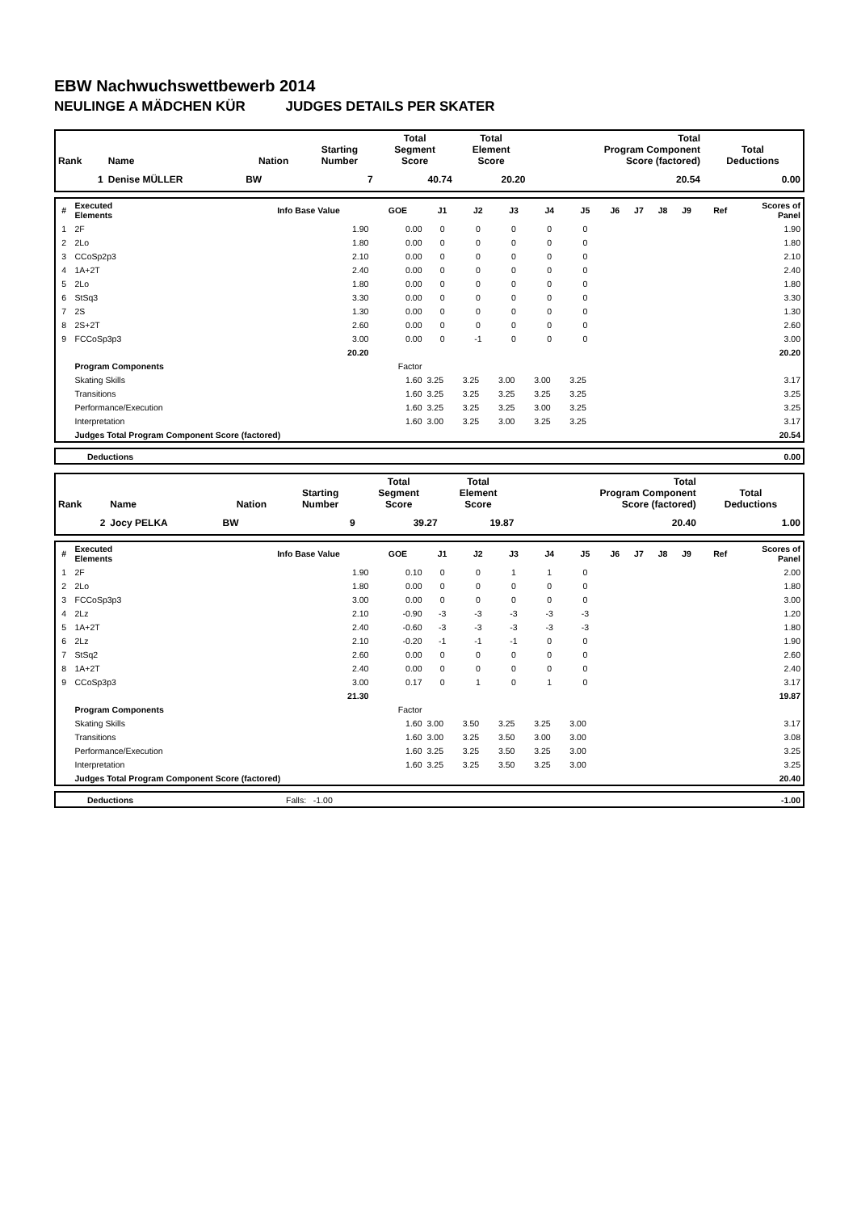EBW Nachwuchswettbewerb 2014
NEULINGE A MÄDCHEN KÜR JUDGES DETAILS PER SKATER
| Rank | Name | Nation | Starting Number | Total Segment Score | Total Element Score | Total Program Component Score (factored) | Total Deductions |
| --- | --- | --- | --- | --- | --- | --- | --- |
| 1 | Denise MÜLLER | BW | 7 | 40.74 | 20.20 | 20.54 | 0.00 |
| # | Executed Elements | Info Base Value | GOE | J1 | J2 | J3 | J4 | J5 | J6 | J7 | J8 | J9 | Ref | Scores of Panel |
| --- | --- | --- | --- | --- | --- | --- | --- | --- | --- | --- | --- | --- | --- | --- |
| 1 | 2F | 1.90 | 0.00 | 0 | 0 | 0 | 0 | 0 | | | | | | 1.90 |
| 2 | 2Lo | 1.80 | 0.00 | 0 | 0 | 0 | 0 | 0 | | | | | | 1.80 |
| 3 | CCoSp2p3 | 2.10 | 0.00 | 0 | 0 | 0 | 0 | 0 | | | | | | 2.10 |
| 4 | 1A+2T | 2.40 | 0.00 | 0 | 0 | 0 | 0 | 0 | | | | | | 2.40 |
| 5 | 2Lo | 1.80 | 0.00 | 0 | 0 | 0 | 0 | 0 | | | | | | 1.80 |
| 6 | StSq3 | 3.30 | 0.00 | 0 | 0 | 0 | 0 | 0 | | | | | | 3.30 |
| 7 | 2S | 1.30 | 0.00 | 0 | 0 | 0 | 0 | 0 | | | | | | 1.30 |
| 8 | 2S+2T | 2.60 | 0.00 | 0 | 0 | 0 | 0 | 0 | | | | | | 2.60 |
| 9 | FCCoSp3p3 | 3.00 | 0.00 | 0 | -1 | 0 | 0 | 0 | | | | | | 3.00 |
| | | 20.20 | | | | | | | | | | | | 20.20 |
| | Program Components | | Factor | | | | | | | | | | | |
| | Skating Skills | | 1.60 | 3.25 | 3.25 | 3.00 | 3.00 | 3.25 | | | | | | 3.17 |
| | Transitions | | 1.60 | 3.25 | 3.25 | 3.25 | 3.25 | 3.25 | | | | | | 3.25 |
| | Performance/Execution | | 1.60 | 3.25 | 3.25 | 3.25 | 3.00 | 3.25 | | | | | | 3.25 |
| | Interpretation | | 1.60 | 3.00 | 3.25 | 3.00 | 3.25 | 3.25 | | | | | | 3.17 |
| | Judges Total Program Component Score (factored) | | | | | | | | | | | | | 20.54 |
| | Deductions | 0.00 |
| Rank | Name | Nation | Starting Number | Total Segment Score | Total Element Score | Total Program Component Score (factored) | Total Deductions |
| --- | --- | --- | --- | --- | --- | --- | --- |
| 2 | Jocy PELKA | BW | 9 | 39.27 | 19.87 | 20.40 | 1.00 |
| # | Executed Elements | Info Base Value | GOE | J1 | J2 | J3 | J4 | J5 | J6 | J7 | J8 | J9 | Ref | Scores of Panel |
| --- | --- | --- | --- | --- | --- | --- | --- | --- | --- | --- | --- | --- | --- | --- |
| 1 | 2F | 1.90 | 0.10 | 0 | 0 | 1 | 1 | 0 | | | | | | 2.00 |
| 2 | 2Lo | 1.80 | 0.00 | 0 | 0 | 0 | 0 | 0 | | | | | | 1.80 |
| 3 | FCCoSp3p3 | 3.00 | 0.00 | 0 | 0 | 0 | 0 | 0 | | | | | | 3.00 |
| 4 | 2Lz | 2.10 | -0.90 | -3 | -3 | -3 | -3 | -3 | | | | | | 1.20 |
| 5 | 1A+2T | 2.40 | -0.60 | -3 | -3 | -3 | -3 | -3 | | | | | | 1.80 |
| 6 | 2Lz | 2.10 | -0.20 | -1 | -1 | -1 | 0 | 0 | | | | | | 1.90 |
| 7 | StSq2 | 2.60 | 0.00 | 0 | 0 | 0 | 0 | 0 | | | | | | 2.60 |
| 8 | 1A+2T | 2.40 | 0.00 | 0 | 0 | 0 | 0 | 0 | | | | | | 2.40 |
| 9 | CCoSp3p3 | 3.00 | 0.17 | 0 | 1 | 0 | 1 | 0 | | | | | | 3.17 |
| | | 21.30 | | | | | | | | | | | | 19.87 |
| | Program Components | | Factor | | | | | | | | | | | |
| | Skating Skills | | 1.60 | 3.00 | 3.50 | 3.25 | 3.25 | 3.00 | | | | | | 3.17 |
| | Transitions | | 1.60 | 3.00 | 3.25 | 3.50 | 3.00 | 3.00 | | | | | | 3.08 |
| | Performance/Execution | | 1.60 | 3.25 | 3.25 | 3.50 | 3.25 | 3.00 | | | | | | 3.25 |
| | Interpretation | | 1.60 | 3.25 | 3.25 | 3.50 | 3.25 | 3.00 | | | | | | 3.25 |
| | Judges Total Program Component Score (factored) | | | | | | | | | | | | | 20.40 |
| | Deductions | Falls: -1.00 | -1.00 |